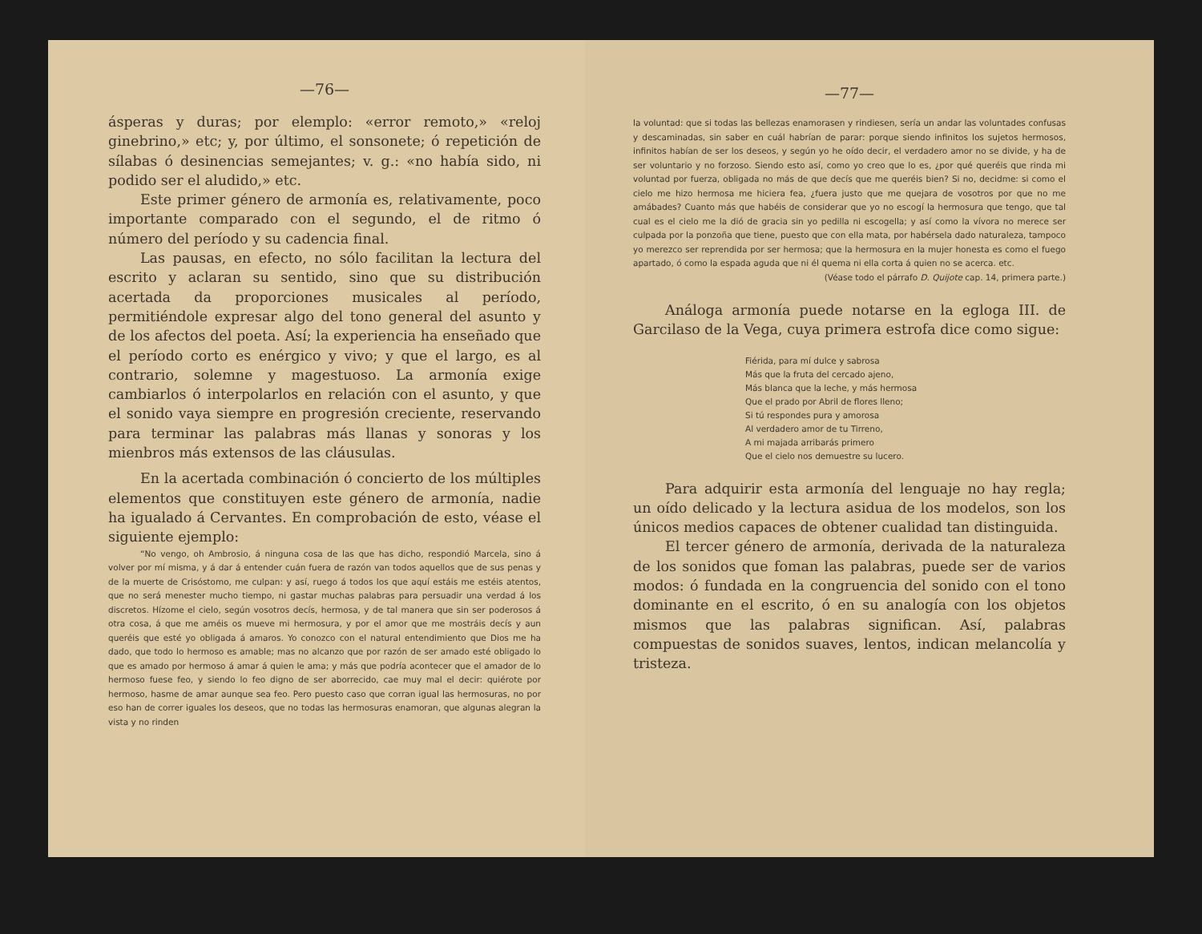—76—
ásperas y duras; por elemplo: «error remoto,» «reloj ginebrino,» etc; y, por último, el sonsonete; ó repetición de sílabas ó desinencias semejantes; v. g.: «no había sido, ni podido ser el aludido,» etc.
Este primer género de armonía es, relativamente, poco importante comparado con el segundo, el de ritmo ó número del período y su cadencia final.
Las pausas, en efecto, no sólo facilitan la lectura del escrito y aclaran su sentido, sino que su distribución acertada da proporciones musicales al período, permitiéndole expresar algo del tono general del asunto y de los afectos del poeta. Así; la experiencia ha enseñado que el período corto es enérgico y vivo; y que el largo, es al contrario, solemne y magestuoso. La armonía exige cambiarlos ó interpolarlos en relación con el asunto, y que el sonido vaya siempre en progresión creciente, reservando para terminar las palabras más llanas y sonoras y los mienbros más extensos de las cláusulas.
En la acertada combinación ó concierto de los múltiples elementos que constituyen este género de armonía, nadie ha igualado á Cervantes. En comprobación de esto, véase el siguiente ejemplo:
“No vengo, oh Ambrosio, á ninguna cosa de las que has dicho, respondió Marcela, sino á volver por mí misma, y á dar á entender cuán fuera de razón van todos aquellos que de sus penas y de la muerte de Crisóstomo, me culpan: y así, ruego á todos los que aquí estáis me estéis atentos, que no será menester mucho tiempo, ni gastar muchas palabras para persuadir una verdad á los discretos. Hízome el cielo, según vosotros decís, hermosa, y de tal manera que sin ser poderosos á otra cosa, á que me améis os mueve mi hermosura, y por el amor que me mostráis decís y aun queréis que esté yo obligada á amaros. Yo conozco con el natural entendimiento que Dios me ha dado, que todo lo hermoso es amable; mas no alcanzo que por razón de ser amado esté obligado lo que es amado por hermoso á amar á quien le ama; y más que podría acontecer que el amador de lo hermoso fuese feo, y siendo lo feo digno de ser aborrecido, cae muy mal el decir: quiérote por hermoso, hasme de amar aunque sea feo. Pero puesto caso que corran igual las hermosuras, no por eso han de correr iguales los deseos, que no todas las hermosuras enamoran, que algunas alegran la vista y no rinden
—77—
la voluntad: que si todas las bellezas enamorasen y rindiesen, sería un andar las voluntades confusas y descaminadas, sin saber en cuál habrían de parar: porque siendo infinitos los sujetos hermosos, infinitos habían de ser los deseos, y según yo he oído decir, el verdadero amor no se divide, y ha de ser voluntario y no forzoso. Siendo esto así, como yo creo que lo es, ¿por qué queréis que rinda mi voluntad por fuerza, obligada no más de que decís que me queréis bien? Si no, decidme: si como el cielo me hizo hermosa me hiciera fea, ¿fuera justo que me quejara de vosotros por que no me amábades? Cuanto más que habéis de considerar que yo no escogí la hermosura que tengo, que tal cual es el cielo me la dió de gracia sin yo pedilla ni escogella; y así como la vívora no merece ser culpada por la ponzoña que tiene, puesto que con ella mata, por habérsela dado naturaleza, tampoco yo merezco ser reprendida por ser hermosa; que la hermosura en la mujer honesta es como el fuego apartado, ó como la espada aguda que ni él quema ni ella corta á quien no se acerca. etc.
(Véase todo el párrafo D. Quijote cap. 14, primera parte.)
Análoga armonía puede notarse en la egloga III. de Garcilaso de la Vega, cuya primera estrofa dice como sigue:
Fiérida, para mí dulce y sabrosa
Más que la fruta del cercado ajeno,
Más blanca que la leche, y más hermosa
Que el prado por Abril de flores lleno;
Si tú respondes pura y amorosa
Al verdadero amor de tu Tirreno,
A mi majada arribarás primero
Que el cielo nos demuestre su lucero.
Para adquirir esta armonía del lenguaje no hay regla; un oído delicado y la lectura asidua de los modelos, son los únicos medios capaces de obtener cualidad tan distinguida.
El tercer género de armonía, derivada de la naturaleza de los sonidos que foman las palabras, puede ser de varios modos: ó fundada en la congruencia del sonido con el tono dominante en el escrito, ó en su analogía con los objetos mismos que las palabras significan. Así, palabras compuestas de sonidos suaves, lentos, indican melancolía y tristeza.